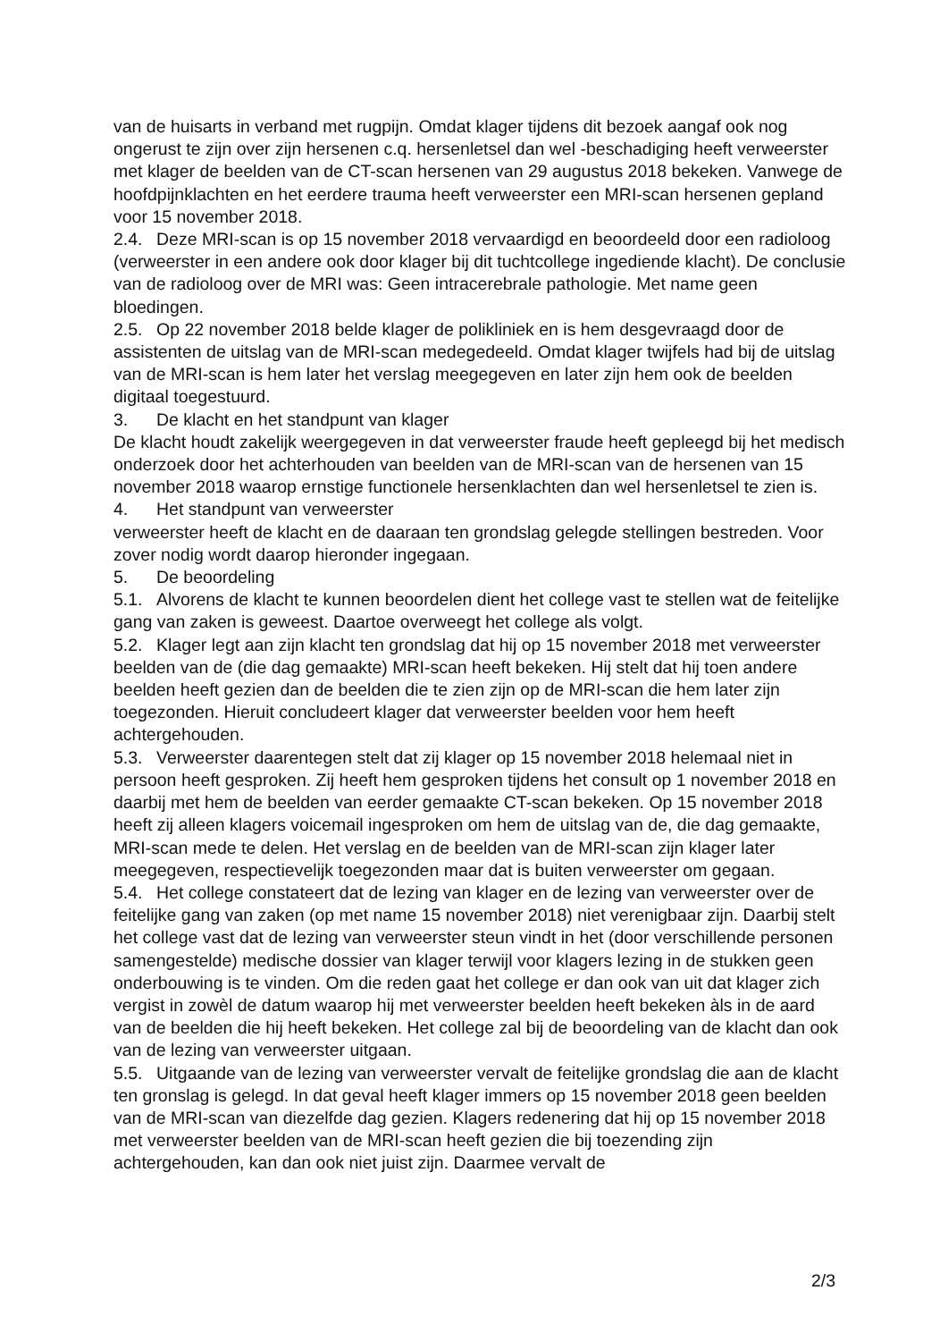van de huisarts in verband met rugpijn. Omdat klager tijdens dit bezoek aangaf ook nog ongerust te zijn over zijn hersenen c.q. hersenletsel dan wel -beschadiging heeft verweerster met klager de beelden van de CT-scan hersenen van 29 augustus 2018 bekeken. Vanwege de hoofdpijnklachten en het eerdere trauma heeft verweerster een MRI-scan hersenen gepland voor 15 november 2018.
2.4. Deze MRI-scan is op 15 november 2018 vervaardigd en beoordeeld door een radioloog (verweerster in een andere ook door klager bij dit tuchtcollege ingediende klacht). De conclusie van de radioloog over de MRI was: Geen intracerebrale pathologie. Met name geen bloedingen.
2.5. Op 22 november 2018 belde klager de polikliniek en is hem desgevraagd door de assistenten de uitslag van de MRI-scan medegedeeld. Omdat klager twijfels had bij de uitslag van de MRI-scan is hem later het verslag meegegeven en later zijn hem ook de beelden digitaal toegestuurd.
3. De klacht en het standpunt van klager
De klacht houdt zakelijk weergegeven in dat verweerster fraude heeft gepleegd bij het medisch onderzoek door het achterhouden van beelden van de MRI-scan van de hersenen van 15 november 2018 waarop ernstige functionele hersenklachten dan wel hersenletsel te zien is.
4. Het standpunt van verweerster
verweerster heeft de klacht en de daaraan ten grondslag gelegde stellingen bestreden. Voor zover nodig wordt daarop hieronder ingegaan.
5. De beoordeling
5.1. Alvorens de klacht te kunnen beoordelen dient het college vast te stellen wat de feitelijke gang van zaken is geweest. Daartoe overweegt het college als volgt.
5.2. Klager legt aan zijn klacht ten grondslag dat hij op 15 november 2018 met verweerster beelden van de (die dag gemaakte) MRI-scan heeft bekeken. Hij stelt dat hij toen andere beelden heeft gezien dan de beelden die te zien zijn op de MRI-scan die hem later zijn toegezonden. Hieruit concludeert klager dat verweerster beelden voor hem heeft achtergehouden.
5.3. Verweerster daarentegen stelt dat zij klager op 15 november 2018 helemaal niet in persoon heeft gesproken. Zij heeft hem gesproken tijdens het consult op 1 november 2018 en daarbij met hem de beelden van eerder gemaakte CT-scan bekeken. Op 15 november 2018 heeft zij alleen klagers voicemail ingesproken om hem de uitslag van de, die dag gemaakte, MRI-scan mede te delen. Het verslag en de beelden van de MRI-scan zijn klager later meegegeven, respectievelijk toegezonden maar dat is buiten verweerster om gegaan.
5.4. Het college constateert dat de lezing van klager en de lezing van verweerster over de feitelijke gang van zaken (op met name 15 november 2018) niet verenigbaar zijn. Daarbij stelt het college vast dat de lezing van verweerster steun vindt in het (door verschillende personen samengestelde) medische dossier van klager terwijl voor klagers lezing in de stukken geen onderbouwing is te vinden. Om die reden gaat het college er dan ook van uit dat klager zich vergist in zowèl de datum waarop hij met verweerster beelden heeft bekeken àls in de aard van de beelden die hij heeft bekeken. Het college zal bij de beoordeling van de klacht dan ook van de lezing van verweerster uitgaan.
5.5. Uitgaande van de lezing van verweerster vervalt de feitelijke grondslag die aan de klacht ten gronslag is gelegd. In dat geval heeft klager immers op 15 november 2018 geen beelden van de MRI-scan van diezelfde dag gezien. Klagers redenering dat hij op 15 november 2018 met verweerster beelden van de MRI-scan heeft gezien die bij toezending zijn achtergehouden, kan dan ook niet juist zijn. Daarmee vervalt de
2/3